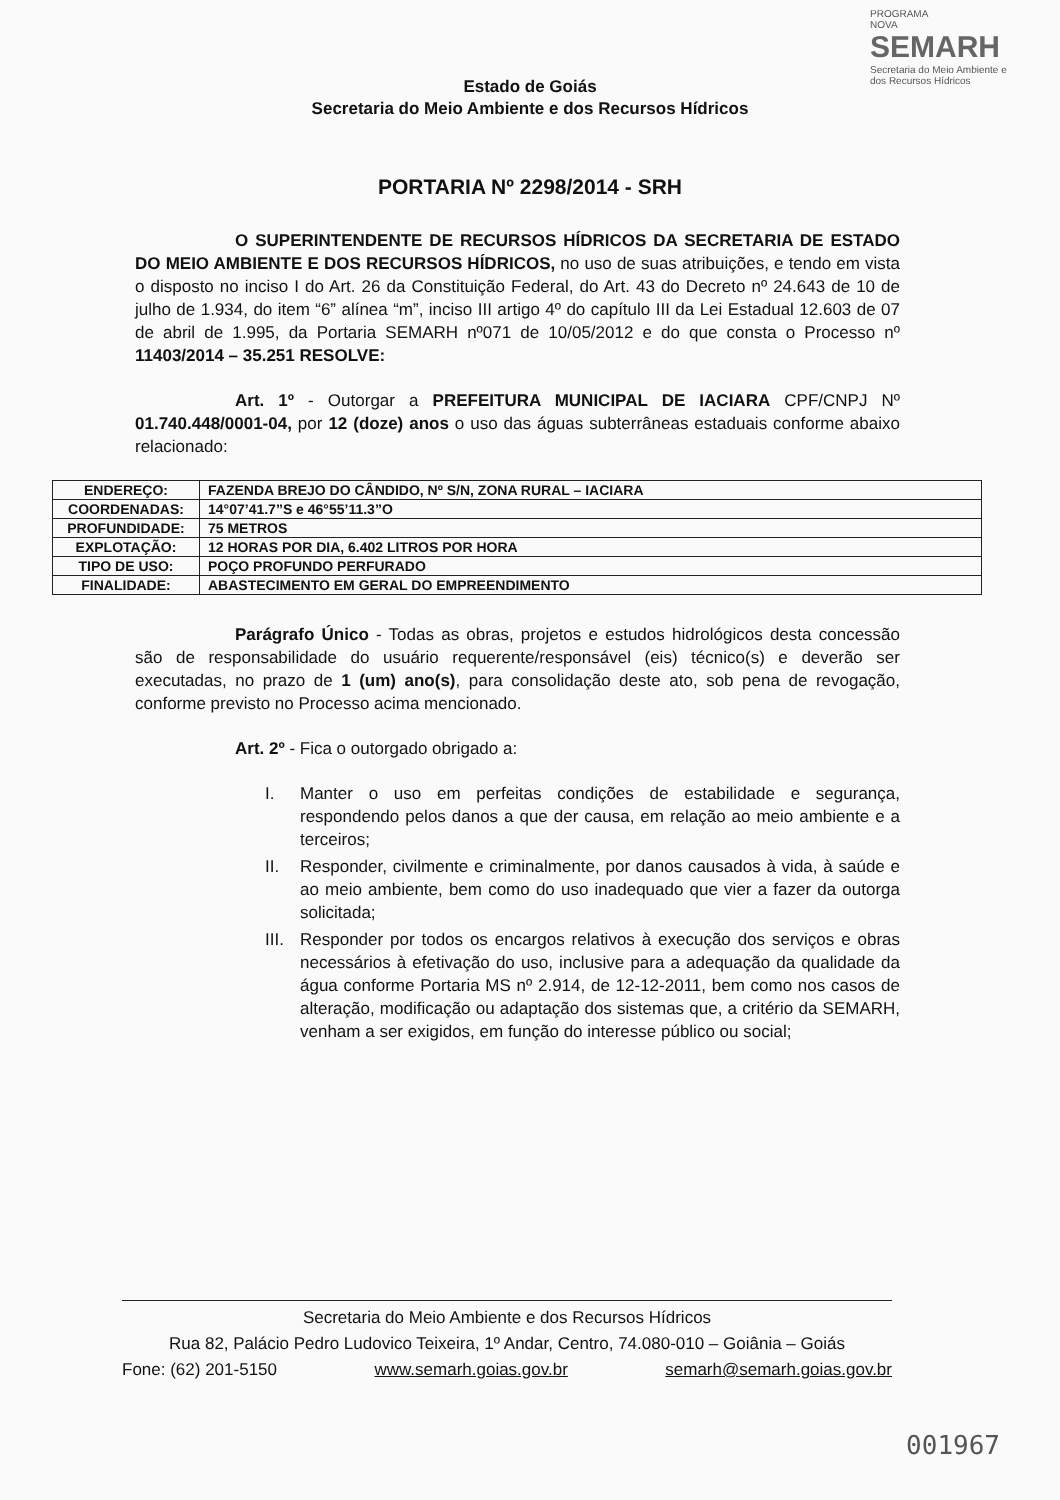PROGRAMA
NOVA
SEMARH
Secretaria do Meio Ambiente e dos Recursos Hídricos
Estado de Goiás
Secretaria do Meio Ambiente e dos Recursos Hídricos
PORTARIA Nº 2298/2014 - SRH
O SUPERINTENDENTE DE RECURSOS HÍDRICOS DA SECRETARIA DE ESTADO DO MEIO AMBIENTE E DOS RECURSOS HÍDRICOS, no uso de suas atribuições, e tendo em vista o disposto no inciso I do Art. 26 da Constituição Federal, do Art. 43 do Decreto nº 24.643 de 10 de julho de 1.934, do item “6” alínea “m”, inciso III artigo 4º do capítulo III da Lei Estadual 12.603 de 07 de abril de 1.995, da Portaria SEMARH nº071 de 10/05/2012 e do que consta o Processo nº 11403/2014 – 35.251 RESOLVE:
Art. 1º - Outorgar a PREFEITURA MUNICIPAL DE IACIARA CPF/CNPJ Nº 01.740.448/0001-04, por 12 (doze) anos o uso das águas subterrâneas estaduais conforme abaixo relacionado:
| ENDEREÇO: | FAZENDA BREJO DO CÂNDIDO, Nº S/N, ZONA RURAL – IACIARA |
| COORDENADAS: | 14°07’41.7”S e 46°55’11.3”O |
| PROFUNDIDADE: | 75 METROS |
| EXPLOTAÇÃO: | 12 HORAS POR DIA, 6.402 LITROS POR HORA |
| TIPO DE USO: | POÇO PROFUNDO PERFURADO |
| FINALIDADE: | ABASTECIMENTO EM GERAL DO EMPREENDIMENTO |
Parágrafo Único - Todas as obras, projetos e estudos hidrológicos desta concessão são de responsabilidade do usuário requerente/responsável (eis) técnico(s) e deverão ser executadas, no prazo de 1 (um) ano(s), para consolidação deste ato, sob pena de revogação, conforme previsto no Processo acima mencionado.
Art. 2º - Fica o outorgado obrigado a:
I. Manter o uso em perfeitas condições de estabilidade e segurança, respondendo pelos danos a que der causa, em relação ao meio ambiente e a terceiros;
II. Responder, civilmente e criminalmente, por danos causados à vida, à saúde e ao meio ambiente, bem como do uso inadequado que vier a fazer da outorga solicitada;
III.
Responder por todos os encargos relativos à execução dos serviços e obras necessários à efetivação do uso, inclusive para a adequação da qualidade da água conforme Portaria MS nº 2.914, de 12-12-2011, bem como nos casos de alteração, modificação ou adaptação dos sistemas que, a critério da SEMARH, venham a ser exigidos, em função do interesse público ou social;
Secretaria do Meio Ambiente e dos Recursos Hídricos
Rua 82, Palácio Pedro Ludovico Teixeira, 1º Andar, Centro, 74.080-010 – Goiânia – Goiás
Fone: (62) 201-5150 www.semarh.goias.gov.br semarh@semarh.goias.gov.br
001967